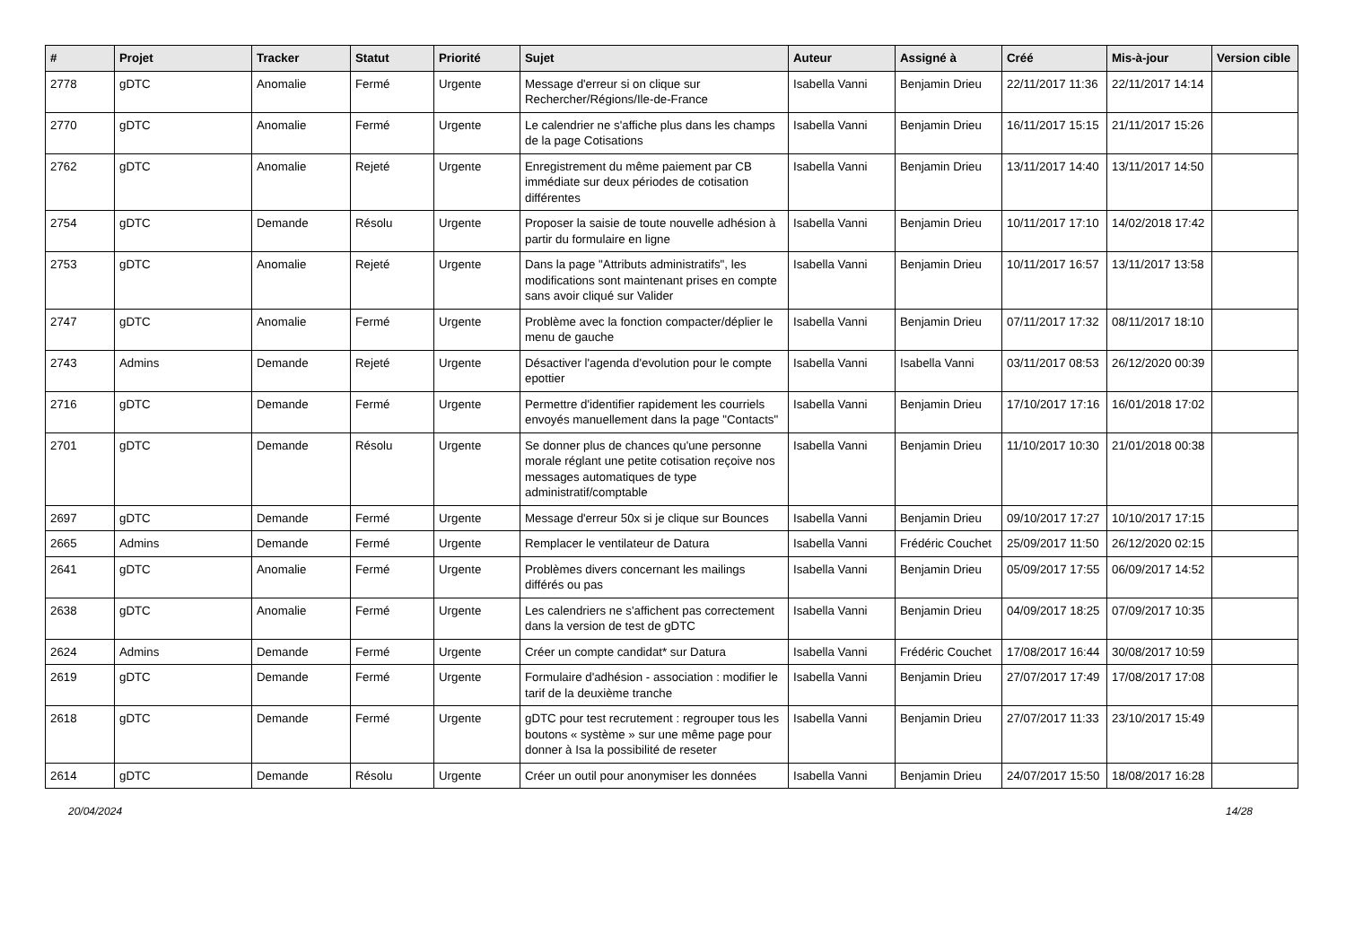| # | Projet | Tracker | Statut | Priorité | Sujet | Auteur | Assigné à | Créé | Mis-à-jour | Version cible |
| --- | --- | --- | --- | --- | --- | --- | --- | --- | --- | --- |
| 2778 | gDTC | Anomalie | Fermé | Urgente | Message d'erreur si on clique sur Rechercher/Régions/Ile-de-France | Isabella Vanni | Benjamin Drieu | 22/11/2017 11:36 | 22/11/2017 14:14 | |
| 2770 | gDTC | Anomalie | Fermé | Urgente | Le calendrier ne s'affiche plus dans les champs de la page Cotisations | Isabella Vanni | Benjamin Drieu | 16/11/2017 15:15 | 21/11/2017 15:26 | |
| 2762 | gDTC | Anomalie | Rejeté | Urgente | Enregistrement du même paiement par CB immédiate sur deux périodes de cotisation différentes | Isabella Vanni | Benjamin Drieu | 13/11/2017 14:40 | 13/11/2017 14:50 | |
| 2754 | gDTC | Demande | Résolu | Urgente | Proposer la saisie de toute nouvelle adhésion à partir du formulaire en ligne | Isabella Vanni | Benjamin Drieu | 10/11/2017 17:10 | 14/02/2018 17:42 | |
| 2753 | gDTC | Anomalie | Rejeté | Urgente | Dans la page "Attributs administratifs", les modifications sont maintenant prises en compte sans avoir cliqué sur Valider | Isabella Vanni | Benjamin Drieu | 10/11/2017 16:57 | 13/11/2017 13:58 | |
| 2747 | gDTC | Anomalie | Fermé | Urgente | Problème avec la fonction compacter/déplier le menu de gauche | Isabella Vanni | Benjamin Drieu | 07/11/2017 17:32 | 08/11/2017 18:10 | |
| 2743 | Admins | Demande | Rejeté | Urgente | Désactiver l'agenda d'evolution pour le compte epottier | Isabella Vanni | Isabella Vanni | 03/11/2017 08:53 | 26/12/2020 00:39 | |
| 2716 | gDTC | Demande | Fermé | Urgente | Permettre d'identifier rapidement les courriels envoyés manuellement dans la page "Contacts" | Isabella Vanni | Benjamin Drieu | 17/10/2017 17:16 | 16/01/2018 17:02 | |
| 2701 | gDTC | Demande | Résolu | Urgente | Se donner plus de chances qu'une personne morale réglant une petite cotisation reçoive nos messages automatiques de type administratif/comptable | Isabella Vanni | Benjamin Drieu | 11/10/2017 10:30 | 21/01/2018 00:38 | |
| 2697 | gDTC | Demande | Fermé | Urgente | Message d'erreur 50x si je clique sur Bounces | Isabella Vanni | Benjamin Drieu | 09/10/2017 17:27 | 10/10/2017 17:15 | |
| 2665 | Admins | Demande | Fermé | Urgente | Remplacer le ventilateur de Datura | Isabella Vanni | Frédéric Couchet | 25/09/2017 11:50 | 26/12/2020 02:15 | |
| 2641 | gDTC | Anomalie | Fermé | Urgente | Problèmes divers concernant les mailings différés ou pas | Isabella Vanni | Benjamin Drieu | 05/09/2017 17:55 | 06/09/2017 14:52 | |
| 2638 | gDTC | Anomalie | Fermé | Urgente | Les calendriers ne s'affichent pas correctement dans la version de test de gDTC | Isabella Vanni | Benjamin Drieu | 04/09/2017 18:25 | 07/09/2017 10:35 | |
| 2624 | Admins | Demande | Fermé | Urgente | Créer un compte candidat* sur Datura | Isabella Vanni | Frédéric Couchet | 17/08/2017 16:44 | 30/08/2017 10:59 | |
| 2619 | gDTC | Demande | Fermé | Urgente | Formulaire d'adhésion - association : modifier le tarif de la deuxième tranche | Isabella Vanni | Benjamin Drieu | 27/07/2017 17:49 | 17/08/2017 17:08 | |
| 2618 | gDTC | Demande | Fermé | Urgente | gDTC pour test recrutement : regrouper tous les boutons « système » sur une même page pour donner à Isa la possibilité de reseter | Isabella Vanni | Benjamin Drieu | 27/07/2017 11:33 | 23/10/2017 15:49 | |
| 2614 | gDTC | Demande | Résolu | Urgente | Créer un outil pour anonymiser les données | Isabella Vanni | Benjamin Drieu | 24/07/2017 15:50 | 18/08/2017 16:28 | |
20/04/2024 14/28